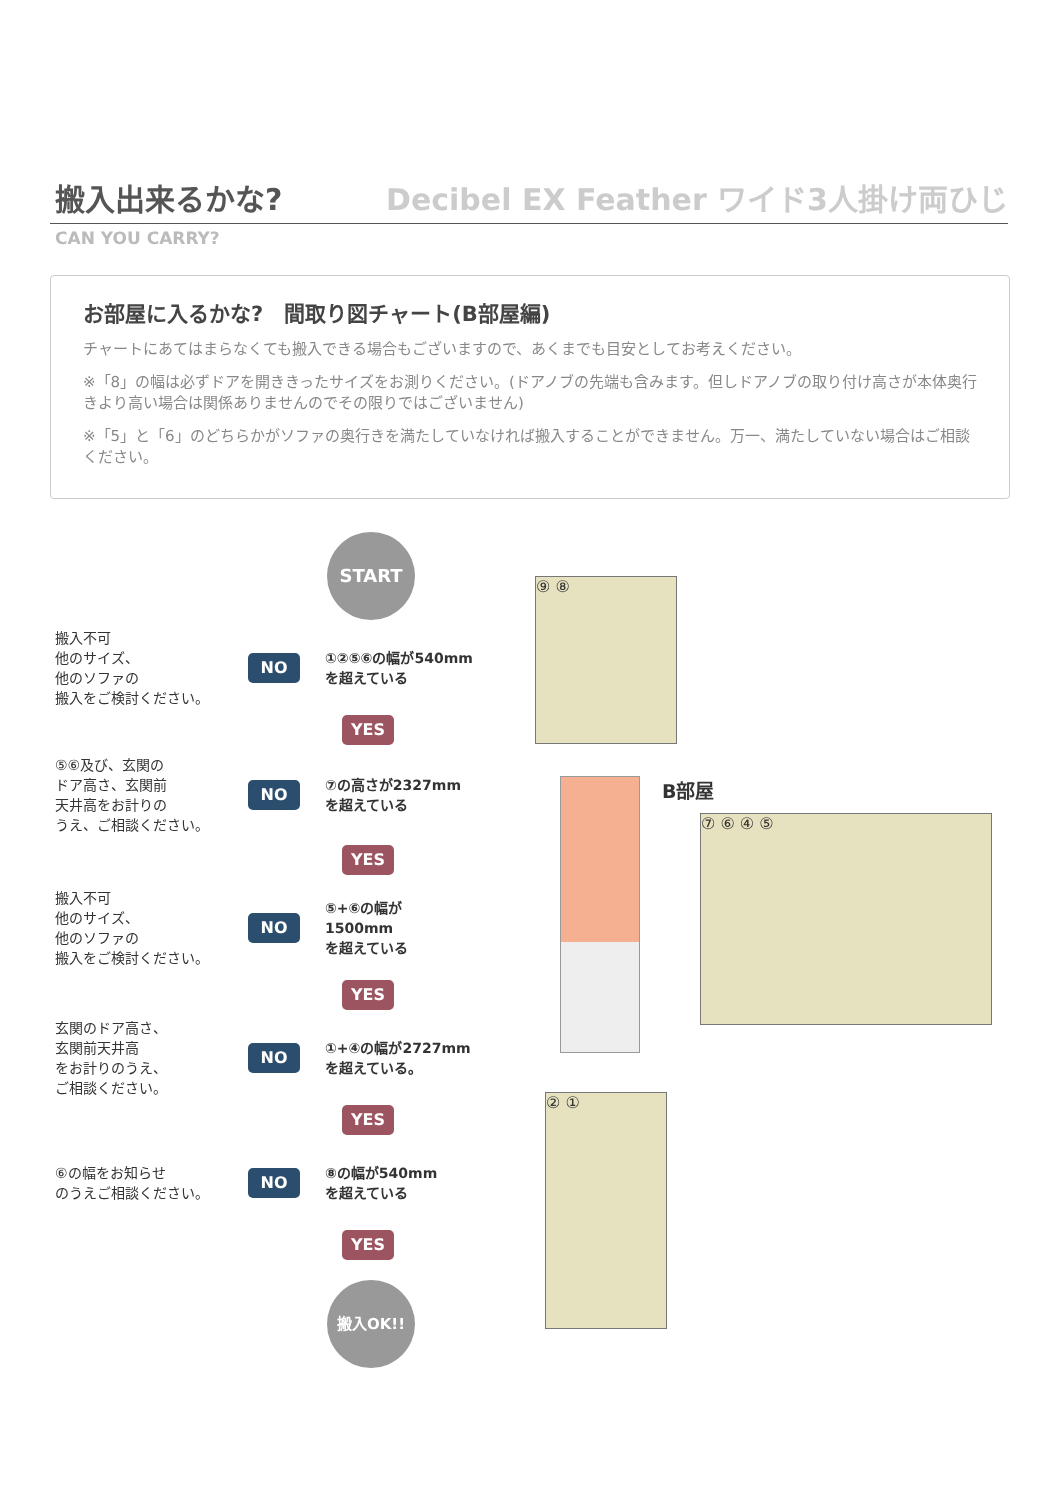搬入出来るかな?
Decibel EX Feather ワイド3人掛け両ひじ
CAN YOU CARRY?
お部屋に入るかな?　間取り図チャート(B部屋編)
チャートにあてはまらなくても搬入できる場合もございますので、あくまでも目安としてお考えください。
※「8」の幅は必ずドアを開ききったサイズをお測りください。(ドアノブの先端も含みます。但しドアノブの取り付け高さが本体奥行きより高い場合は関係ありませんのでその限りではございません)
※「5」と「6」のどちらかがソファの奥行きを満たしていなければ搬入することができません。万一、満たしていない場合はご相談ください。
START
搬入不可
他のサイズ、
他のソファの
搬入をご検討ください。
NO
①②⑤⑥の幅が540mm
を超えている
YES
⑤⑥及び、玄関の
ドア高さ、玄関前
天井高をお計りの
うえ、ご相談ください。
NO
⑦の高さが2327mm
を超えている
YES
搬入不可
他のサイズ、
他のソファの
搬入をご検討ください。
NO
⑤+⑥の幅が
1500mm
を超えている
YES
玄関のドア高さ、
玄関前天井高
をお計りのうえ、
ご相談ください。
NO
①+④の幅が2727mm
を超えている。
YES
⑥の幅をお知らせ
のうえご相談ください。
NO
⑧の幅が540mm
を超えている
YES
搬入OK!!
⑨ ⑧
B部屋
⑦ ⑥ ④ ⑤
② ①